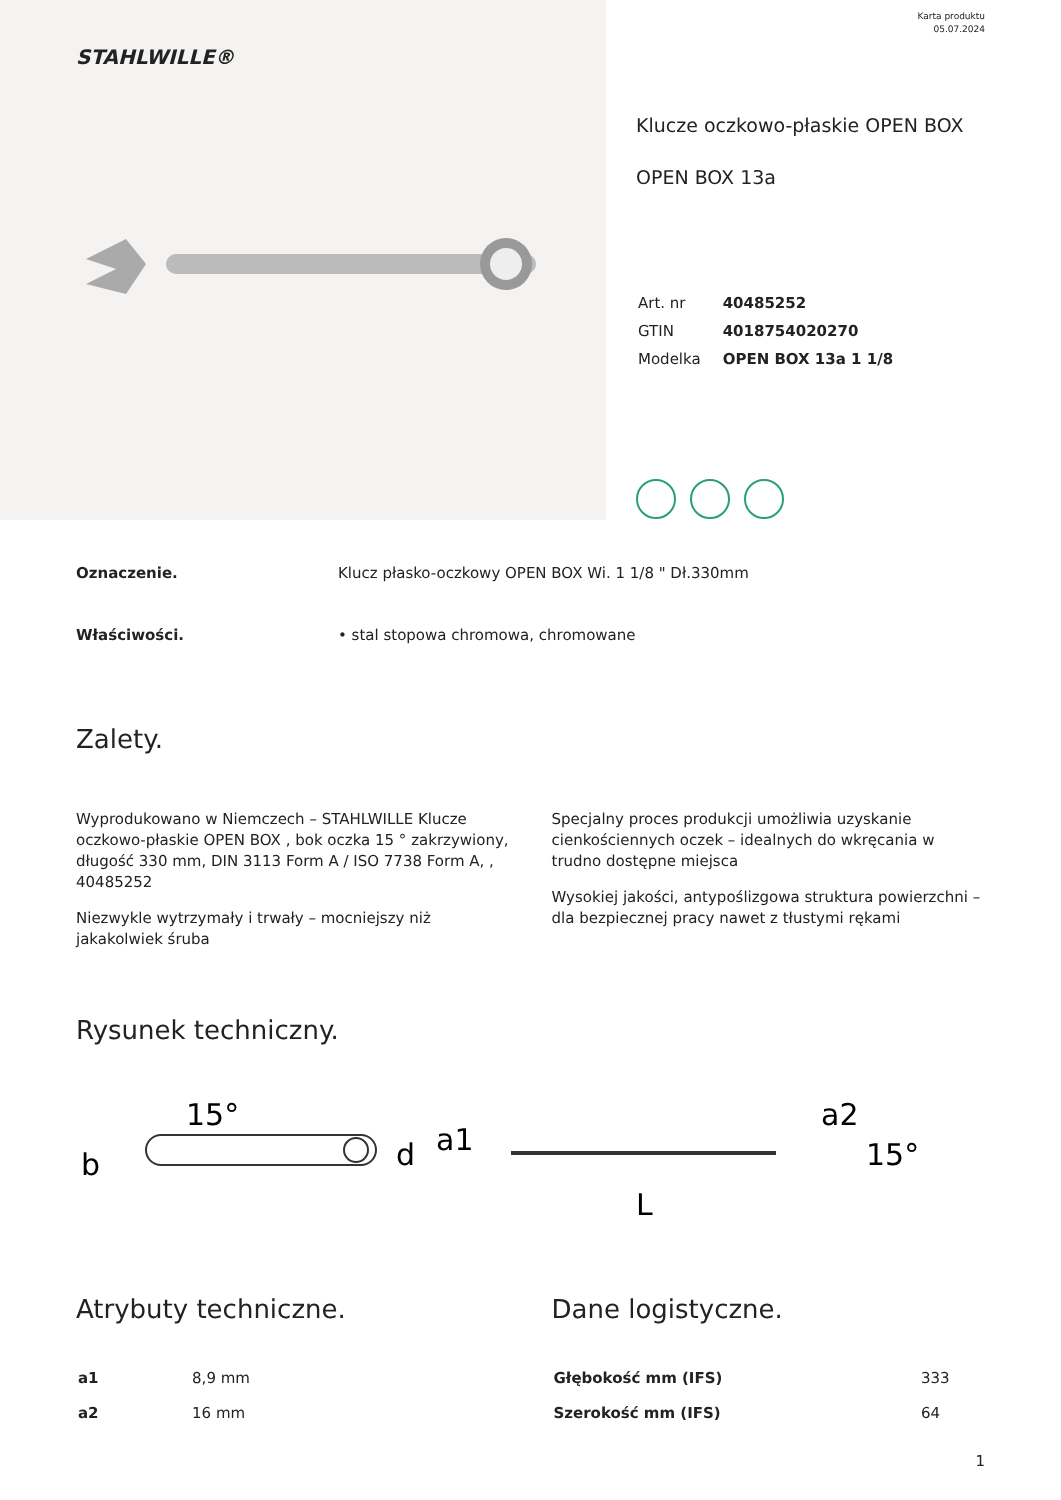STAHLWILLE®
Karta produktu
05.07.2024
Klucze oczkowo-płaskie OPEN BOX
OPEN BOX 13a
| Art. nr | 40485252 |
| GTIN | 4018754020270 |
| Modelka | OPEN BOX 13a 1 1/8 |
Oznaczenie. Klucz płasko-oczkowy OPEN BOX Wi. 1 1/8 " Dł.330mm
Właściwości. • stal stopowa chromowa, chromowane
Zalety.
Wyprodukowano w Niemczech – STAHLWILLE Klucze oczkowo-płaskie OPEN BOX , bok oczka 15 ° zakrzywiony, długość 330 mm, DIN 3113 Form A / ISO 7738 Form A, , 40485252
Niezwykle wytrzymały i trwały – mocniejszy niż jakakolwiek śruba
Specjalny proces produkcji umożliwia uzyskanie cienkościennych oczek – idealnych do wkręcania w trudno dostępne miejsca
Wysokiej jakości, antypoślizgowa struktura powierzchni – dla bezpiecznej pracy nawet z tłustymi rękami
Rysunek techniczny.
15°
b
d
a1
L
a2
15°
Atrybuty techniczne.
| a1 | 8,9 mm |
| a2 | 16 mm |
Dane logistyczne.
| Głębokość mm (IFS) | 333 |
| Szerokość mm (IFS) | 64 |
1